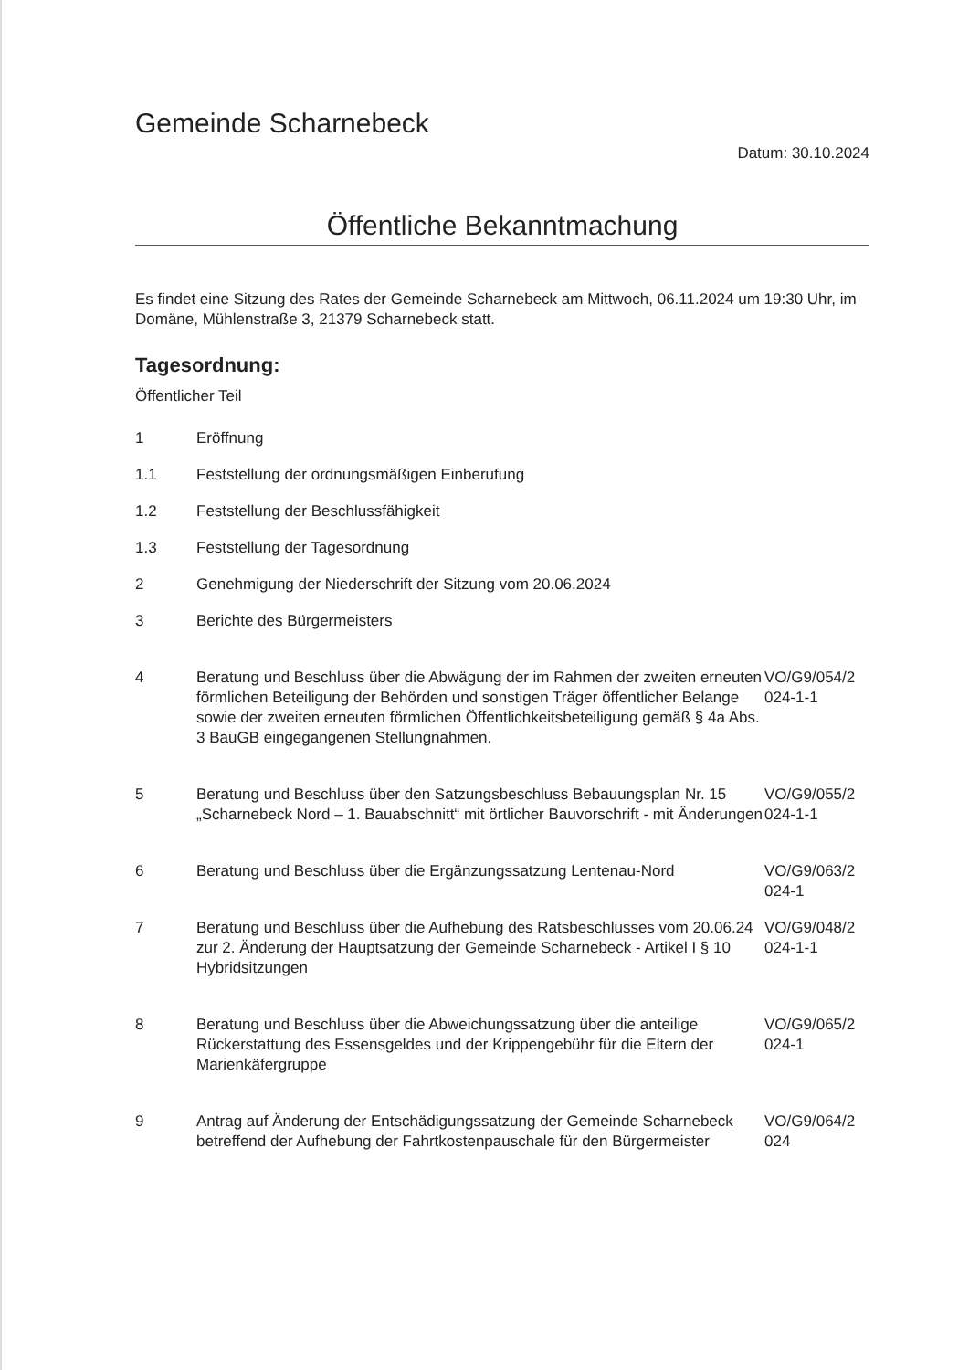Gemeinde Scharnebeck
Datum: 30.10.2024
Öffentliche Bekanntmachung
Es findet eine Sitzung des Rates der Gemeinde Scharnebeck am Mittwoch, 06.11.2024 um 19:30 Uhr, im Domäne, Mühlenstraße 3, 21379 Scharnebeck statt.
Tagesordnung:
Öffentlicher Teil
1 Eröffnung
1.1 Feststellung der ordnungsmäßigen Einberufung
1.2 Feststellung der Beschlussfähigkeit
1.3 Feststellung der Tagesordnung
2 Genehmigung der Niederschrift der Sitzung vom 20.06.2024
3 Berichte des Bürgermeisters
4 Beratung und Beschluss über die Abwägung der im Rahmen der zweiten erneuten förmlichen Beteiligung der Behörden und sonstigen Träger öffentlicher Belange sowie der zweiten erneuten förmlichen Öffentlichkeitsbeteiligung gemäß § 4a Abs. 3 BauGB eingegangenen Stellungnahmen. VO/G9/054/2 024-1-1
5 Beratung und Beschluss über den Satzungsbeschluss Bebauungsplan Nr. 15 „Scharnebeck Nord – 1. Bauabschnitt“ mit örtlicher Bauvorschrift - mit Änderungen VO/G9/055/2 024-1-1
6 Beratung und Beschluss über die Ergänzungssatzung Lentenau-Nord VO/G9/063/2 024-1
7 Beratung und Beschluss über die Aufhebung des Ratsbeschlusses vom 20.06.24 zur 2. Änderung der Hauptsatzung der Gemeinde Scharnebeck - Artikel I § 10 Hybridsitzungen VO/G9/048/2 024-1-1
8 Beratung und Beschluss über die Abweichungssatzung über die anteilige Rückerstattung des Essensgeldes und der Krippengebühr für die Eltern der Marienkäfergruppe VO/G9/065/2 024-1
9 Antrag auf Änderung der Entschädigungssatzung der Gemeinde Scharnebeck betreffend der Aufhebung der Fahrtkostenpauschale für den Bürgermeister VO/G9/064/2 024